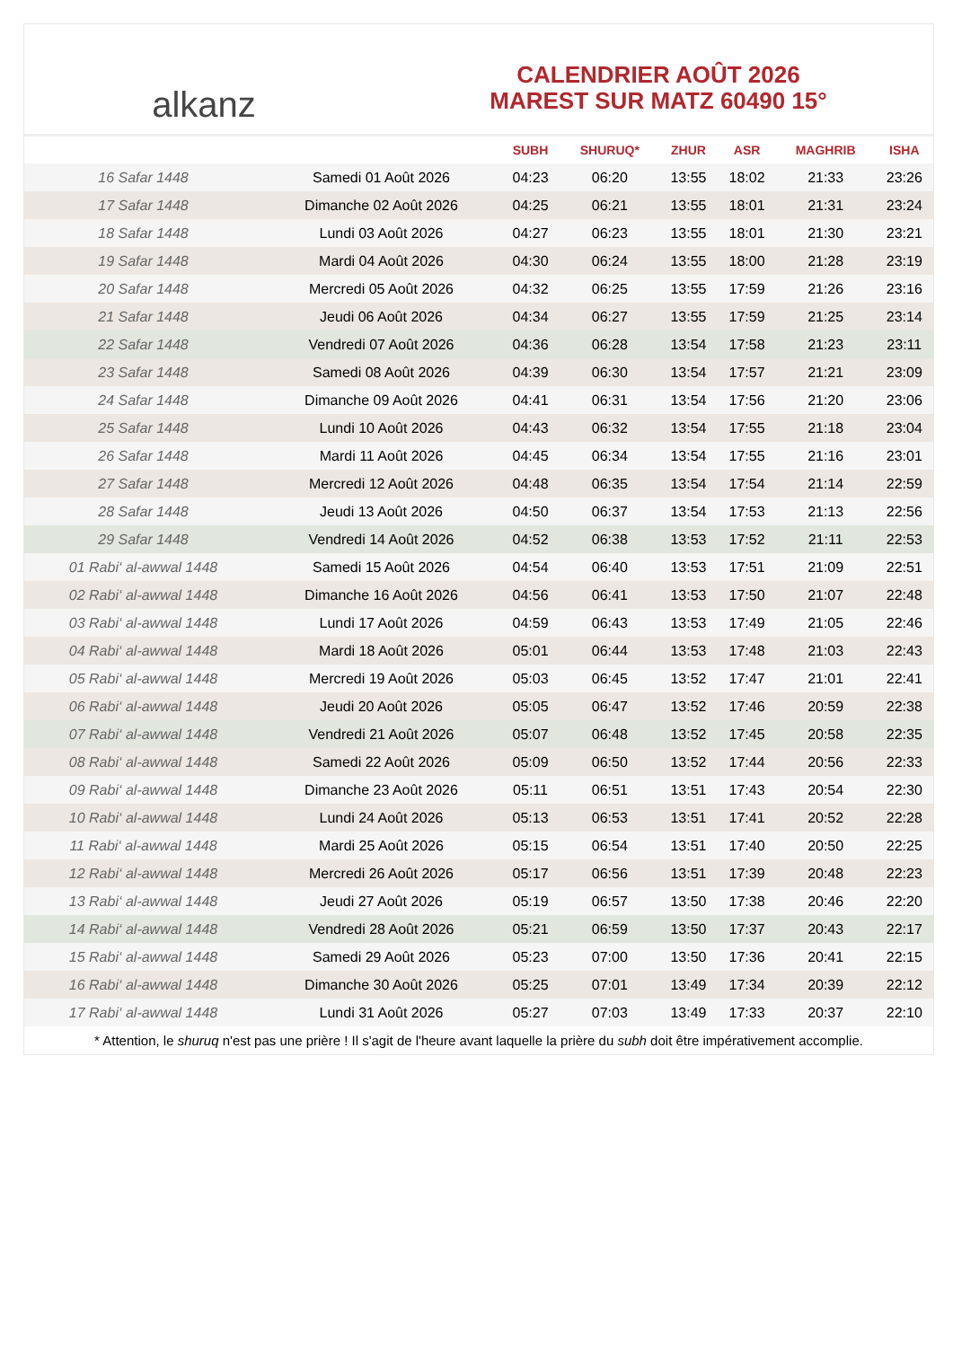alkanz
CALENDRIER AOÛT 2026
MAREST SUR MATZ 60490 15°
| | | SUBH | SHURUQ* | ZHUR | ASR | MAGHRIB | ISHA |
| --- | --- | --- | --- | --- | --- | --- | --- |
| 16 Safar 1448 | Samedi 01 Août 2026 | 04:23 | 06:20 | 13:55 | 18:02 | 21:33 | 23:26 |
| 17 Safar 1448 | Dimanche 02 Août 2026 | 04:25 | 06:21 | 13:55 | 18:01 | 21:31 | 23:24 |
| 18 Safar 1448 | Lundi 03 Août 2026 | 04:27 | 06:23 | 13:55 | 18:01 | 21:30 | 23:21 |
| 19 Safar 1448 | Mardi 04 Août 2026 | 04:30 | 06:24 | 13:55 | 18:00 | 21:28 | 23:19 |
| 20 Safar 1448 | Mercredi 05 Août 2026 | 04:32 | 06:25 | 13:55 | 17:59 | 21:26 | 23:16 |
| 21 Safar 1448 | Jeudi 06 Août 2026 | 04:34 | 06:27 | 13:55 | 17:59 | 21:25 | 23:14 |
| 22 Safar 1448 | Vendredi 07 Août 2026 | 04:36 | 06:28 | 13:54 | 17:58 | 21:23 | 23:11 |
| 23 Safar 1448 | Samedi 08 Août 2026 | 04:39 | 06:30 | 13:54 | 17:57 | 21:21 | 23:09 |
| 24 Safar 1448 | Dimanche 09 Août 2026 | 04:41 | 06:31 | 13:54 | 17:56 | 21:20 | 23:06 |
| 25 Safar 1448 | Lundi 10 Août 2026 | 04:43 | 06:32 | 13:54 | 17:55 | 21:18 | 23:04 |
| 26 Safar 1448 | Mardi 11 Août 2026 | 04:45 | 06:34 | 13:54 | 17:55 | 21:16 | 23:01 |
| 27 Safar 1448 | Mercredi 12 Août 2026 | 04:48 | 06:35 | 13:54 | 17:54 | 21:14 | 22:59 |
| 28 Safar 1448 | Jeudi 13 Août 2026 | 04:50 | 06:37 | 13:54 | 17:53 | 21:13 | 22:56 |
| 29 Safar 1448 | Vendredi 14 Août 2026 | 04:52 | 06:38 | 13:53 | 17:52 | 21:11 | 22:53 |
| 01 Rabi‘ al-awwal 1448 | Samedi 15 Août 2026 | 04:54 | 06:40 | 13:53 | 17:51 | 21:09 | 22:51 |
| 02 Rabi‘ al-awwal 1448 | Dimanche 16 Août 2026 | 04:56 | 06:41 | 13:53 | 17:50 | 21:07 | 22:48 |
| 03 Rabi‘ al-awwal 1448 | Lundi 17 Août 2026 | 04:59 | 06:43 | 13:53 | 17:49 | 21:05 | 22:46 |
| 04 Rabi‘ al-awwal 1448 | Mardi 18 Août 2026 | 05:01 | 06:44 | 13:53 | 17:48 | 21:03 | 22:43 |
| 05 Rabi‘ al-awwal 1448 | Mercredi 19 Août 2026 | 05:03 | 06:45 | 13:52 | 17:47 | 21:01 | 22:41 |
| 06 Rabi‘ al-awwal 1448 | Jeudi 20 Août 2026 | 05:05 | 06:47 | 13:52 | 17:46 | 20:59 | 22:38 |
| 07 Rabi‘ al-awwal 1448 | Vendredi 21 Août 2026 | 05:07 | 06:48 | 13:52 | 17:45 | 20:58 | 22:35 |
| 08 Rabi‘ al-awwal 1448 | Samedi 22 Août 2026 | 05:09 | 06:50 | 13:52 | 17:44 | 20:56 | 22:33 |
| 09 Rabi‘ al-awwal 1448 | Dimanche 23 Août 2026 | 05:11 | 06:51 | 13:51 | 17:43 | 20:54 | 22:30 |
| 10 Rabi‘ al-awwal 1448 | Lundi 24 Août 2026 | 05:13 | 06:53 | 13:51 | 17:41 | 20:52 | 22:28 |
| 11 Rabi‘ al-awwal 1448 | Mardi 25 Août 2026 | 05:15 | 06:54 | 13:51 | 17:40 | 20:50 | 22:25 |
| 12 Rabi‘ al-awwal 1448 | Mercredi 26 Août 2026 | 05:17 | 06:56 | 13:51 | 17:39 | 20:48 | 22:23 |
| 13 Rabi‘ al-awwal 1448 | Jeudi 27 Août 2026 | 05:19 | 06:57 | 13:50 | 17:38 | 20:46 | 22:20 |
| 14 Rabi‘ al-awwal 1448 | Vendredi 28 Août 2026 | 05:21 | 06:59 | 13:50 | 17:37 | 20:43 | 22:17 |
| 15 Rabi‘ al-awwal 1448 | Samedi 29 Août 2026 | 05:23 | 07:00 | 13:50 | 17:36 | 20:41 | 22:15 |
| 16 Rabi‘ al-awwal 1448 | Dimanche 30 Août 2026 | 05:25 | 07:01 | 13:49 | 17:34 | 20:39 | 22:12 |
| 17 Rabi‘ al-awwal 1448 | Lundi 31 Août 2026 | 05:27 | 07:03 | 13:49 | 17:33 | 20:37 | 22:10 |
* Attention, le shuruq n'est pas une prière ! Il s'agit de l'heure avant laquelle la prière du subh doit être impérativement accomplie.